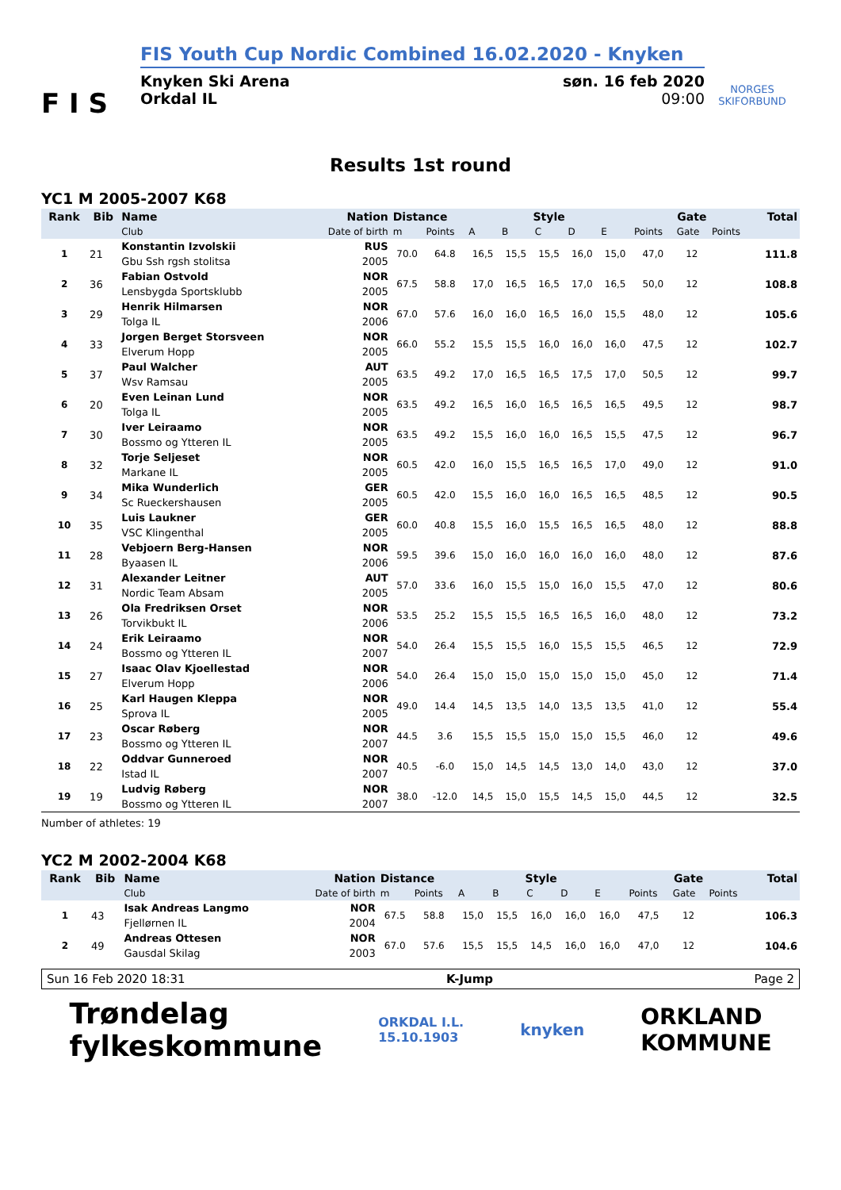F I S
FIS Youth Cup Nordic Combined 16.02.2020 - Knyken
Knyken Ski Arena
Orkdal IL søn. 16 feb 2020
09:00
NORGES
SKIFORBUND
Results 1st round
YC1 M 2005-2007 K68
| Rank | Bib | Name | Nation | Distance | | Style | | | | | Gate | | | Total |
| --- | --- | --- | --- | --- | --- | --- | --- | --- | --- | --- | --- | --- | --- | --- |
| | | Club | Date of birth | m | Points | A | B | C | D | E | Points | Gate | Points | |
| 1 | 21 | Konstantin Izvolskii | RUS | 70.0 | 64.8 | 16,5 | 15,5 | 15,5 | 16,0 | 15,0 | 47,0 | 12 | | 111.8 |
| | | Gbu Ssh rgsh stolitsa | 2005 | | | | | | | | | | | |
| 2 | 36 | Fabian Ostvold | NOR | 67.5 | 58.8 | 17,0 | 16,5 | 16,5 | 17,0 | 16,5 | 50,0 | 12 | | 108.8 |
| | | Lensbygda Sportsklubb | 2005 | | | | | | | | | | | |
| 3 | 29 | Henrik Hilmarsen | NOR | 67.0 | 57.6 | 16,0 | 16,0 | 16,5 | 16,0 | 15,5 | 48,0 | 12 | | 105.6 |
| | | Tolga IL | 2006 | | | | | | | | | | | |
| 4 | 33 | Jorgen Berget Storsveen | NOR | 66.0 | 55.2 | 15,5 | 15,5 | 16,0 | 16,0 | 16,0 | 47,5 | 12 | | 102.7 |
| | | Elverum Hopp | 2005 | | | | | | | | | | | |
| 5 | 37 | Paul Walcher | AUT | 63.5 | 49.2 | 17,0 | 16,5 | 16,5 | 17,5 | 17,0 | 50,5 | 12 | | 99.7 |
| | | Wsv Ramsau | 2005 | | | | | | | | | | | |
| 6 | 20 | Even Leinan Lund | NOR | 63.5 | 49.2 | 16,5 | 16,0 | 16,5 | 16,5 | 16,5 | 49,5 | 12 | | 98.7 |
| | | Tolga IL | 2005 | | | | | | | | | | | |
| 7 | 30 | Iver Leiraamo | NOR | 63.5 | 49.2 | 15,5 | 16,0 | 16,0 | 16,5 | 15,5 | 47,5 | 12 | | 96.7 |
| | | Bossmo og Ytteren IL | 2005 | | | | | | | | | | | |
| 8 | 32 | Torje Seljeset | NOR | 60.5 | 42.0 | 16,0 | 15,5 | 16,5 | 16,5 | 17,0 | 49,0 | 12 | | 91.0 |
| | | Markane IL | 2005 | | | | | | | | | | | |
| 9 | 34 | Mika Wunderlich | GER | 60.5 | 42.0 | 15,5 | 16,0 | 16,0 | 16,5 | 16,5 | 48,5 | 12 | | 90.5 |
| | | Sc Rueckershausen | 2005 | | | | | | | | | | | |
| 10 | 35 | Luis Laukner | GER | 60.0 | 40.8 | 15,5 | 16,0 | 15,5 | 16,5 | 16,5 | 48,0 | 12 | | 88.8 |
| | | VSC Klingenthal | 2005 | | | | | | | | | | | |
| 11 | 28 | Vebjoern Berg-Hansen | NOR | 59.5 | 39.6 | 15,0 | 16,0 | 16,0 | 16,0 | 16,0 | 48,0 | 12 | | 87.6 |
| | | Byaasen IL | 2006 | | | | | | | | | | | |
| 12 | 31 | Alexander Leitner | AUT | 57.0 | 33.6 | 16,0 | 15,5 | 15,0 | 16,0 | 15,5 | 47,0 | 12 | | 80.6 |
| | | Nordic Team Absam | 2005 | | | | | | | | | | | |
| 13 | 26 | Ola Fredriksen Orset | NOR | 53.5 | 25.2 | 15,5 | 15,5 | 16,5 | 16,5 | 16,0 | 48,0 | 12 | | 73.2 |
| | | Torvikbukt IL | 2006 | | | | | | | | | | | |
| 14 | 24 | Erik Leiraamo | NOR | 54.0 | 26.4 | 15,5 | 15,5 | 16,0 | 15,5 | 15,5 | 46,5 | 12 | | 72.9 |
| | | Bossmo og Ytteren IL | 2007 | | | | | | | | | | | |
| 15 | 27 | Isaac Olav Kjoellestad | NOR | 54.0 | 26.4 | 15,0 | 15,0 | 15,0 | 15,0 | 15,0 | 45,0 | 12 | | 71.4 |
| | | Elverum Hopp | 2006 | | | | | | | | | | | |
| 16 | 25 | Karl Haugen Kleppa | NOR | 49.0 | 14.4 | 14,5 | 13,5 | 14,0 | 13,5 | 13,5 | 41,0 | 12 | | 55.4 |
| | | Sprova IL | 2005 | | | | | | | | | | | |
| 17 | 23 | Oscar Røberg | NOR | 44.5 | 3.6 | 15,5 | 15,5 | 15,0 | 15,0 | 15,5 | 46,0 | 12 | | 49.6 |
| | | Bossmo og Ytteren IL | 2007 | | | | | | | | | | | |
| 18 | 22 | Oddvar Gunneroed | NOR | 40.5 | -6.0 | 15,0 | 14,5 | 14,5 | 13,0 | 14,0 | 43,0 | 12 | | 37.0 |
| | | Istad IL | 2007 | | | | | | | | | | | |
| 19 | 19 | Ludvig Røberg | NOR | 38.0 | -12.0 | 14,5 | 15,0 | 15,5 | 14,5 | 15,0 | 44,5 | 12 | | 32.5 |
| | | Bossmo og Ytteren IL | 2007 | | | | | | | | | | | |
Number of athletes: 19
YC2 M 2002-2004 K68
| Rank | Bib | Name | Nation | Distance | | Style | | | | | Gate | | | Total |
| --- | --- | --- | --- | --- | --- | --- | --- | --- | --- | --- | --- | --- | --- | --- |
| | | Club | Date of birth | m | Points | A | B | C | D | E | Points | Gate | Points | |
| 1 | 43 | Isak Andreas Langmo | NOR | 67.5 | 58.8 | 15,0 | 15,5 | 16,0 | 16,0 | 16,0 | 47,5 | 12 | | 106.3 |
| | | Fjellørnen IL | 2004 | | | | | | | | | | | |
| 2 | 49 | Andreas Ottesen | NOR | 67.0 | 57.6 | 15,5 | 15,5 | 14,5 | 16,0 | 16,0 | 47,0 | 12 | | 104.6 |
| | | Gausdal Skilag | 2003 | | | | | | | | | | | |
Sun 16 Feb 2020 18:31 K-Jump Page 2
Trøndelag
fylkeskommune ORKDAL I.L.
15.10.1903 knyken ORKLAND
KOMMUNE